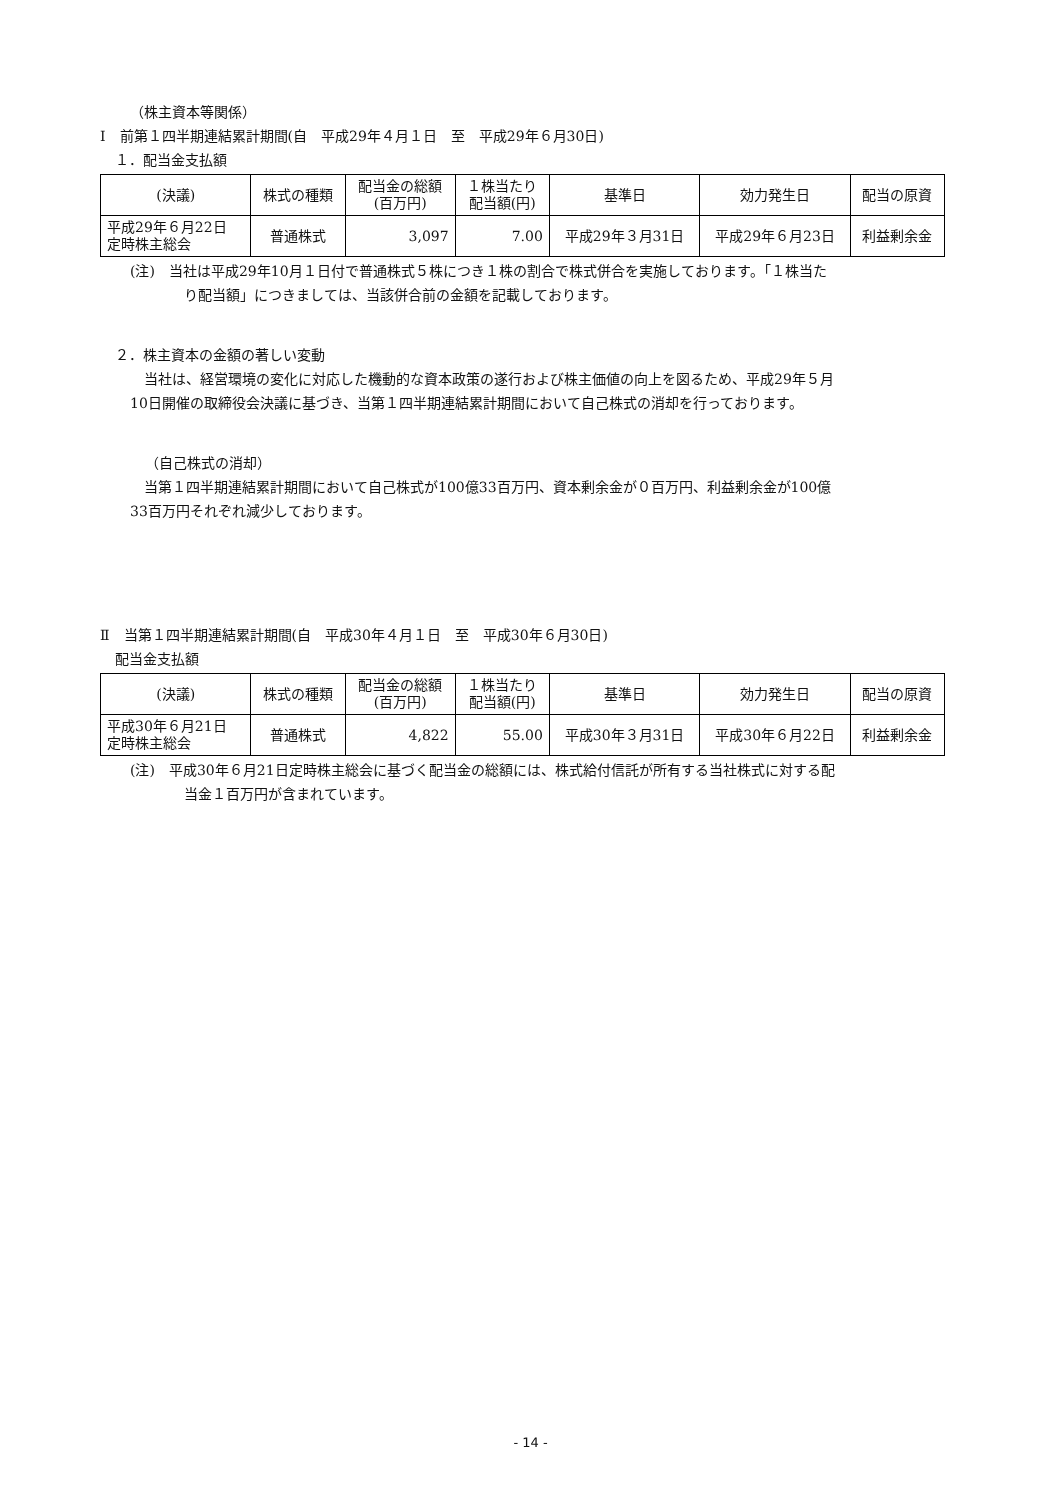（株主資本等関係）
Ⅰ　前第１四半期連結累計期間(自　平成29年４月１日　至　平成29年６月30日)
１．配当金支払額
| (決議) | 株式の種類 | 配当金の総額 (百万円) | １株当たり 配当額(円) | 基準日 | 効力発生日 | 配当の原資 |
| --- | --- | --- | --- | --- | --- | --- |
| 平成29年６月22日 定時株主総会 | 普通株式 | 3,097 | 7.00 | 平成29年３月31日 | 平成29年６月23日 | 利益剰余金 |
(注)　当社は平成29年10月１日付で普通株式５株につき１株の割合で株式併合を実施しております。「１株当た
り配当額」につきましては、当該併合前の金額を記載しております。
２．株主資本の金額の著しい変動
　当社は、経営環境の変化に対応した機動的な資本政策の遂行および株主価値の向上を図るため、平成29年５月
10日開催の取締役会決議に基づき、当第１四半期連結累計期間において自己株式の消却を行っております。
（自己株式の消却）
　当第１四半期連結累計期間において自己株式が100億33百万円、資本剰余金が０百万円、利益剰余金が100億
33百万円それぞれ減少しております。
Ⅱ　当第１四半期連結累計期間(自　平成30年４月１日　至　平成30年６月30日)
配当金支払額
| (決議) | 株式の種類 | 配当金の総額 (百万円) | １株当たり 配当額(円) | 基準日 | 効力発生日 | 配当の原資 |
| --- | --- | --- | --- | --- | --- | --- |
| 平成30年６月21日 定時株主総会 | 普通株式 | 4,822 | 55.00 | 平成30年３月31日 | 平成30年６月22日 | 利益剰余金 |
(注)　平成30年６月21日定時株主総会に基づく配当金の総額には、株式給付信託が所有する当社株式に対する配
当金１百万円が含まれています。
- 14 -